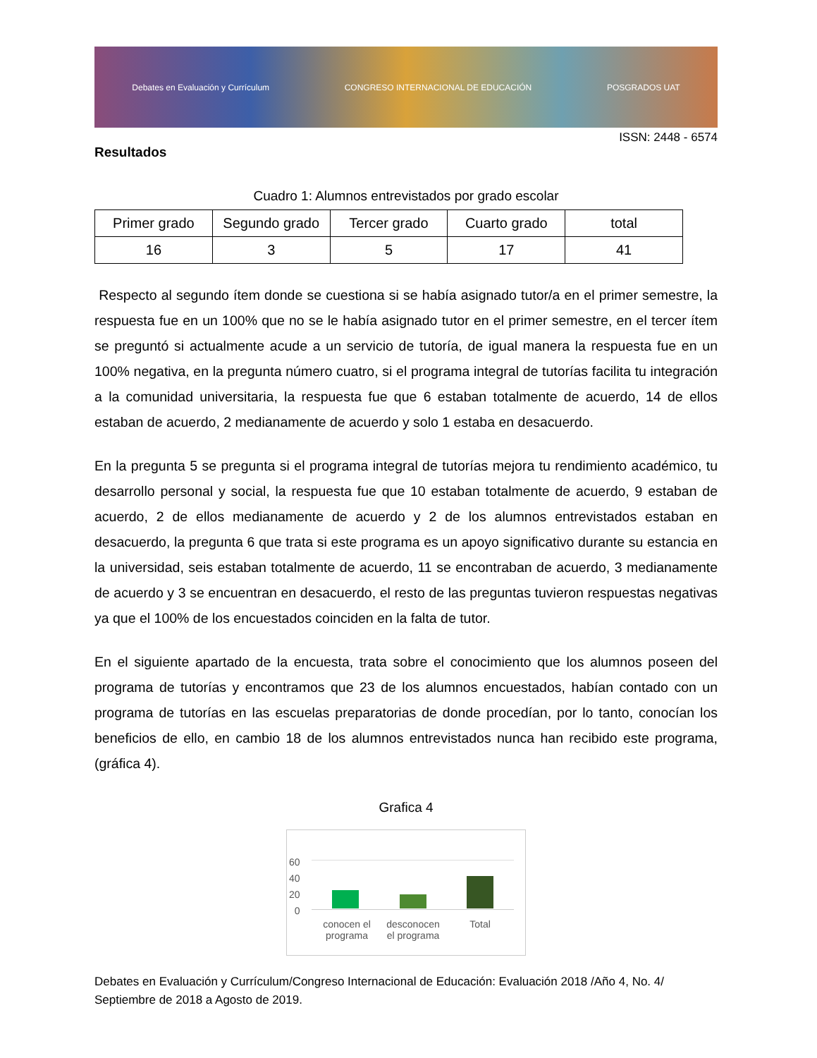Debates en Evaluación y Currículum CONGRESO INTERNACIONAL DE EDUCACIÓN POSGRADOS UAT
ISSN: 2448 - 6574
Resultados
Cuadro 1: Alumnos entrevistados por grado escolar
| Primer grado | Segundo grado | Tercer grado | Cuarto grado | total |
| --- | --- | --- | --- | --- |
| 16 | 3 | 5 | 17 | 41 |
Respecto al segundo ítem donde se cuestiona si se había asignado tutor/a en el primer semestre, la respuesta fue en un 100% que no se le había asignado tutor en el primer semestre, en el tercer ítem se preguntó si actualmente acude a un servicio de tutoría, de igual manera la respuesta fue en un 100% negativa, en la pregunta número cuatro, si el programa integral de tutorías facilita tu integración a la comunidad universitaria, la respuesta fue que 6 estaban totalmente de acuerdo, 14 de ellos estaban de acuerdo, 2 medianamente de acuerdo y solo 1 estaba en desacuerdo.
En la pregunta 5 se pregunta si el programa integral de tutorías mejora tu rendimiento académico, tu desarrollo personal y social, la respuesta fue que 10 estaban totalmente de acuerdo, 9 estaban de acuerdo, 2 de ellos medianamente de acuerdo y 2 de los alumnos entrevistados estaban en desacuerdo, la pregunta 6 que trata si este programa es un apoyo significativo durante su estancia en la universidad, seis estaban totalmente de acuerdo, 11 se encontraban de acuerdo, 3 medianamente de acuerdo y 3 se encuentran en desacuerdo, el resto de las preguntas tuvieron respuestas negativas ya que el 100% de los encuestados coinciden en la falta de tutor.
En el siguiente apartado de la encuesta, trata sobre el conocimiento que los alumnos poseen del programa de tutorías y encontramos que 23 de los alumnos encuestados, habían contado con un programa de tutorías en las escuelas preparatorias de donde procedían, por lo tanto, conocían los beneficios de ello, en cambio 18 de los alumnos entrevistados nunca han recibido este programa, (gráfica 4).
Grafica 4
60
40
20
0
conocen el programa
desconocen el programa
Total
Debates en Evaluación y Currículum/Congreso Internacional de Educación: Evaluación 2018 /Año 4, No. 4/ Septiembre de 2018 a Agosto de 2019.